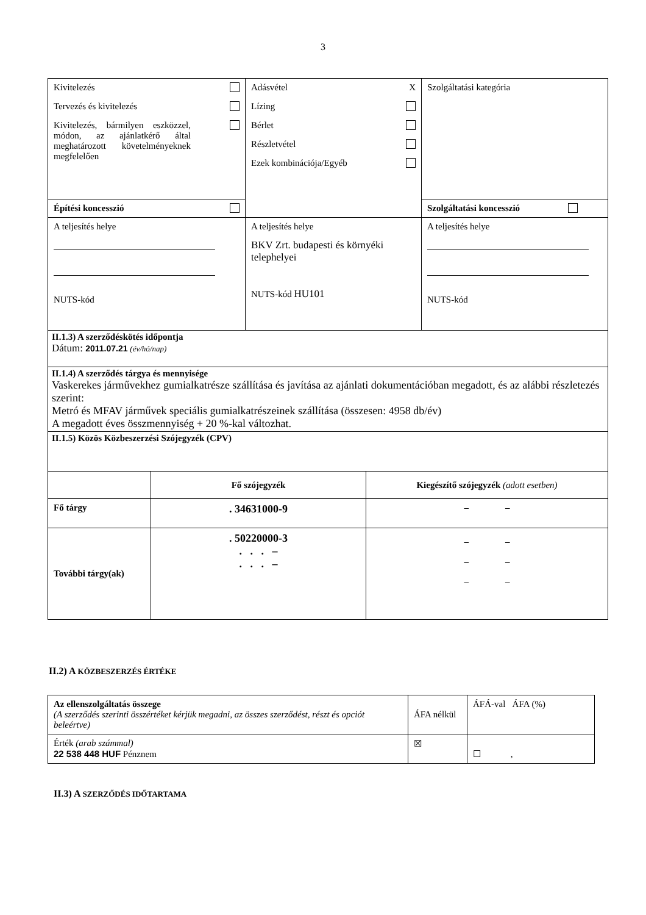3
| Kivitelezés Tervezés és kivitelezés Kivitelezés, bármilyen eszközzel, módon, az ajánlatkérő által meghatározott követelményeknek megfelelően | Adásvétel X Lízing Bérlet Részletvétel Ezek kombinációja/Egyéb | Szolgáltatási kategória |
| Építési koncesszió | | Szolgáltatási koncesszió |
| A teljesítés helye NUTS-kód | A teljesítés helye BKV Zrt. budapesti és környéki telephelyei NUTS-kód HU101 | A teljesítés helye NUTS-kód |
| II.1.3) A szerződéskötés időpontja Dátum: 2011.07.21 (év/hó/nap) | | |
| II.1.4) A szerződés tárgya és mennyisége Vaskerekes járművekhez gumialkatrésze szállítása és javítása az ajánlati dokumentációban megadott, és az alábbi részletezés szerint: Metró és MFAV járművek speciális gumialkatrészeinek szállítása (összesen: 4958 db/év) A megadott éves összmennyiség + 20 %-kal változhat. | | |
| II.1.5) Közös Közbeszerzési Szójegyzék (CPV) | | |
| | Fő szójegyzék | Kiegészítő szójegyzék (adott esetben) |
| Fő tárgy | . 34631000-9 | – – |
| További tárgy(ak) | . 50220000-3 . . . – . . . – | – – – – – – |
II.2) A KÖZBESZERZÉS ÉRTÉKE
| Az ellenszolgáltatás összege (A szerződés szerinti összértéket kérjük megadni, az összes szerződést, részt és opciót beleértve) | ÁFA nélkül | ÁFÁ-val ÁFA (%) |
| Érték (arab számmal) 22 538 448 HUF Pénznem | ☒ | ☐ , |
II.3) A SZERZŐDÉS IDŐTARTAMA